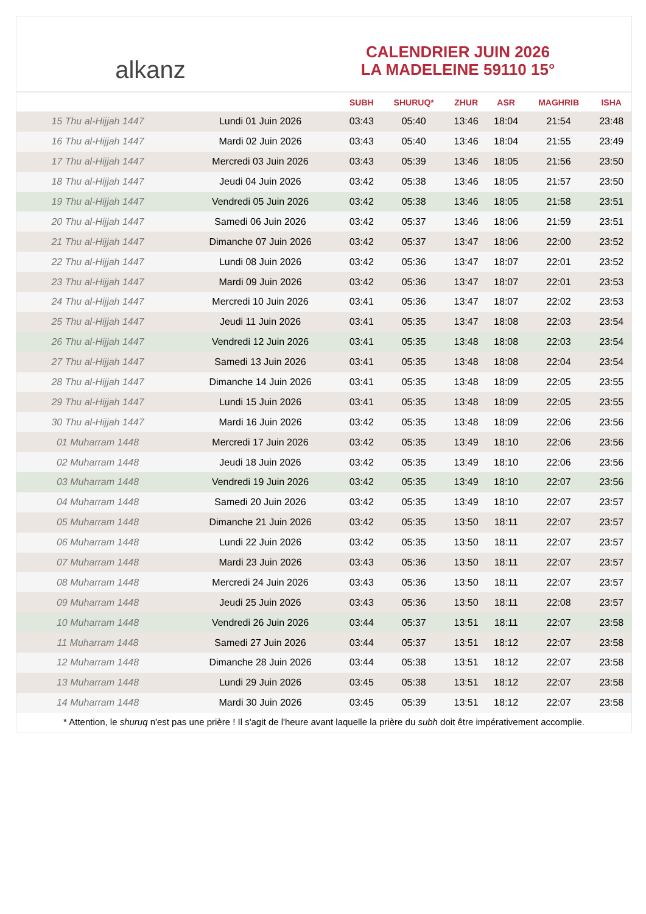alkanz
CALENDRIER JUIN 2026
LA MADELEINE 59110 15°
| | | SUBH | SHURUQ* | ZHUR | ASR | MAGHRIB | ISHA |
| --- | --- | --- | --- | --- | --- | --- | --- |
| 15 Thu al-Hijjah 1447 | Lundi 01 Juin 2026 | 03:43 | 05:40 | 13:46 | 18:04 | 21:54 | 23:48 |
| 16 Thu al-Hijjah 1447 | Mardi 02 Juin 2026 | 03:43 | 05:40 | 13:46 | 18:04 | 21:55 | 23:49 |
| 17 Thu al-Hijjah 1447 | Mercredi 03 Juin 2026 | 03:43 | 05:39 | 13:46 | 18:05 | 21:56 | 23:50 |
| 18 Thu al-Hijjah 1447 | Jeudi 04 Juin 2026 | 03:42 | 05:38 | 13:46 | 18:05 | 21:57 | 23:50 |
| 19 Thu al-Hijjah 1447 | Vendredi 05 Juin 2026 | 03:42 | 05:38 | 13:46 | 18:05 | 21:58 | 23:51 |
| 20 Thu al-Hijjah 1447 | Samedi 06 Juin 2026 | 03:42 | 05:37 | 13:46 | 18:06 | 21:59 | 23:51 |
| 21 Thu al-Hijjah 1447 | Dimanche 07 Juin 2026 | 03:42 | 05:37 | 13:47 | 18:06 | 22:00 | 23:52 |
| 22 Thu al-Hijjah 1447 | Lundi 08 Juin 2026 | 03:42 | 05:36 | 13:47 | 18:07 | 22:01 | 23:52 |
| 23 Thu al-Hijjah 1447 | Mardi 09 Juin 2026 | 03:42 | 05:36 | 13:47 | 18:07 | 22:01 | 23:53 |
| 24 Thu al-Hijjah 1447 | Mercredi 10 Juin 2026 | 03:41 | 05:36 | 13:47 | 18:07 | 22:02 | 23:53 |
| 25 Thu al-Hijjah 1447 | Jeudi 11 Juin 2026 | 03:41 | 05:35 | 13:47 | 18:08 | 22:03 | 23:54 |
| 26 Thu al-Hijjah 1447 | Vendredi 12 Juin 2026 | 03:41 | 05:35 | 13:48 | 18:08 | 22:03 | 23:54 |
| 27 Thu al-Hijjah 1447 | Samedi 13 Juin 2026 | 03:41 | 05:35 | 13:48 | 18:08 | 22:04 | 23:54 |
| 28 Thu al-Hijjah 1447 | Dimanche 14 Juin 2026 | 03:41 | 05:35 | 13:48 | 18:09 | 22:05 | 23:55 |
| 29 Thu al-Hijjah 1447 | Lundi 15 Juin 2026 | 03:41 | 05:35 | 13:48 | 18:09 | 22:05 | 23:55 |
| 30 Thu al-Hijjah 1447 | Mardi 16 Juin 2026 | 03:42 | 05:35 | 13:48 | 18:09 | 22:06 | 23:56 |
| 01 Muharram 1448 | Mercredi 17 Juin 2026 | 03:42 | 05:35 | 13:49 | 18:10 | 22:06 | 23:56 |
| 02 Muharram 1448 | Jeudi 18 Juin 2026 | 03:42 | 05:35 | 13:49 | 18:10 | 22:06 | 23:56 |
| 03 Muharram 1448 | Vendredi 19 Juin 2026 | 03:42 | 05:35 | 13:49 | 18:10 | 22:07 | 23:56 |
| 04 Muharram 1448 | Samedi 20 Juin 2026 | 03:42 | 05:35 | 13:49 | 18:10 | 22:07 | 23:57 |
| 05 Muharram 1448 | Dimanche 21 Juin 2026 | 03:42 | 05:35 | 13:50 | 18:11 | 22:07 | 23:57 |
| 06 Muharram 1448 | Lundi 22 Juin 2026 | 03:42 | 05:35 | 13:50 | 18:11 | 22:07 | 23:57 |
| 07 Muharram 1448 | Mardi 23 Juin 2026 | 03:43 | 05:36 | 13:50 | 18:11 | 22:07 | 23:57 |
| 08 Muharram 1448 | Mercredi 24 Juin 2026 | 03:43 | 05:36 | 13:50 | 18:11 | 22:07 | 23:57 |
| 09 Muharram 1448 | Jeudi 25 Juin 2026 | 03:43 | 05:36 | 13:50 | 18:11 | 22:08 | 23:57 |
| 10 Muharram 1448 | Vendredi 26 Juin 2026 | 03:44 | 05:37 | 13:51 | 18:11 | 22:07 | 23:58 |
| 11 Muharram 1448 | Samedi 27 Juin 2026 | 03:44 | 05:37 | 13:51 | 18:12 | 22:07 | 23:58 |
| 12 Muharram 1448 | Dimanche 28 Juin 2026 | 03:44 | 05:38 | 13:51 | 18:12 | 22:07 | 23:58 |
| 13 Muharram 1448 | Lundi 29 Juin 2026 | 03:45 | 05:38 | 13:51 | 18:12 | 22:07 | 23:58 |
| 14 Muharram 1448 | Mardi 30 Juin 2026 | 03:45 | 05:39 | 13:51 | 18:12 | 22:07 | 23:58 |
* Attention, le shuruq n'est pas une prière ! Il s'agit de l'heure avant laquelle la prière du subh doit être impérativement accomplie.